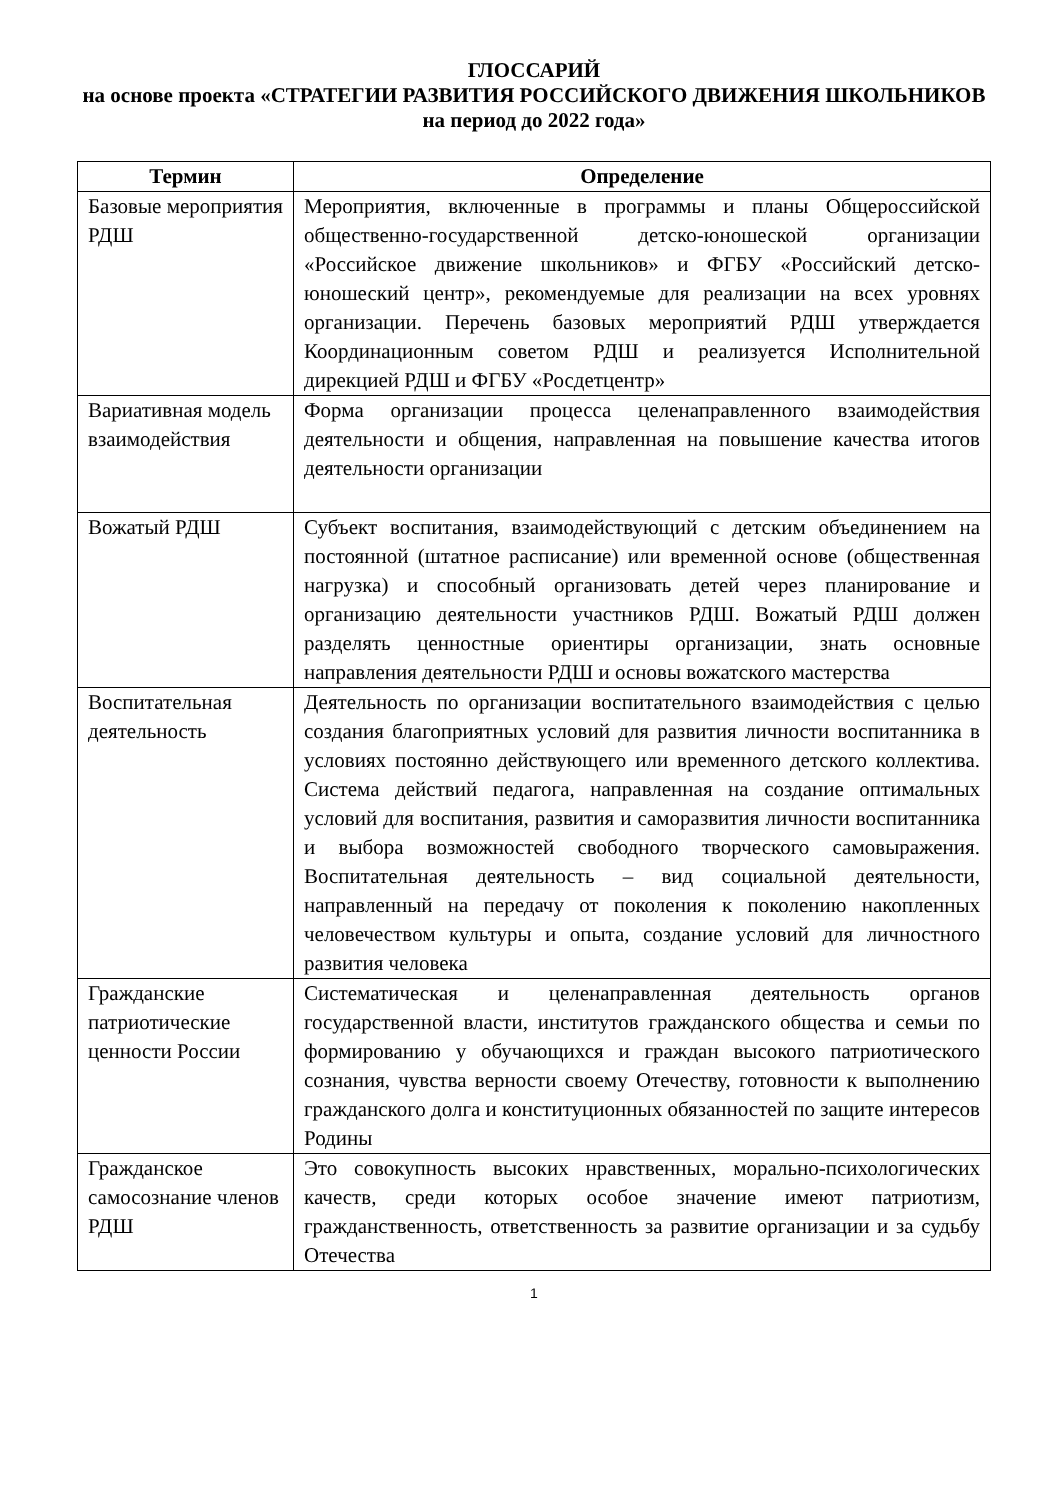ГЛОССАРИЙ
на основе проекта «СТРАТЕГИИ РАЗВИТИЯ РОССИЙСКОГО ДВИЖЕНИЯ ШКОЛЬНИКОВ на период до 2022 года»
| Термин | Определение |
| --- | --- |
| Базовые мероприятия РДШ | Мероприятия, включенные в программы и планы Общероссийской общественно-государственной детско-юношеской организации «Российское движение школьников» и ФГБУ «Российский детско-юношеский центр», рекомендуемые для реализации на всех уровнях организации. Перечень базовых мероприятий РДШ утверждается Координационным советом РДШ и реализуется Исполнительной дирекцией РДШ и ФГБУ «Росдетцентр» |
| Вариативная модель взаимодействия | Форма организации процесса целенаправленного взаимодействия деятельности и общения, направленная на повышение качества итогов деятельности организации |
| Вожатый РДШ | Субъект воспитания, взаимодействующий с детским объединением на постоянной (штатное расписание) или временной основе (общественная нагрузка) и способный организовать детей через планирование и организацию деятельности участников РДШ. Вожатый РДШ должен разделять ценностные ориентиры организации, знать основные направления деятельности РДШ и основы вожатского мастерства |
| Воспитательная деятельность | Деятельность по организации воспитательного взаимодействия с целью создания благоприятных условий для развития личности воспитанника в условиях постоянно действующего или временного детского коллектива. Система действий педагога, направленная на создание оптимальных условий для воспитания, развития и саморазвития личности воспитанника и выбора возможностей свободного творческого самовыражения. Воспитательная деятельность – вид социальной деятельности, направленный на передачу от поколения к поколению накопленных человечеством культуры и опыта, создание условий для личностного развития человека |
| Гражданские патриотические ценности России | Систематическая и целенаправленная деятельность органов государственной власти, институтов гражданского общества и семьи по формированию у обучающихся и граждан высокого патриотического сознания, чувства верности своему Отечеству, готовности к выполнению гражданского долга и конституционных обязанностей по защите интересов Родины |
| Гражданское самосознание членов РДШ | Это совокупность высоких нравственных, морально-психологических качеств, среди которых особое значение имеют патриотизм, гражданственность, ответственность за развитие организации и за судьбу Отечества |
1